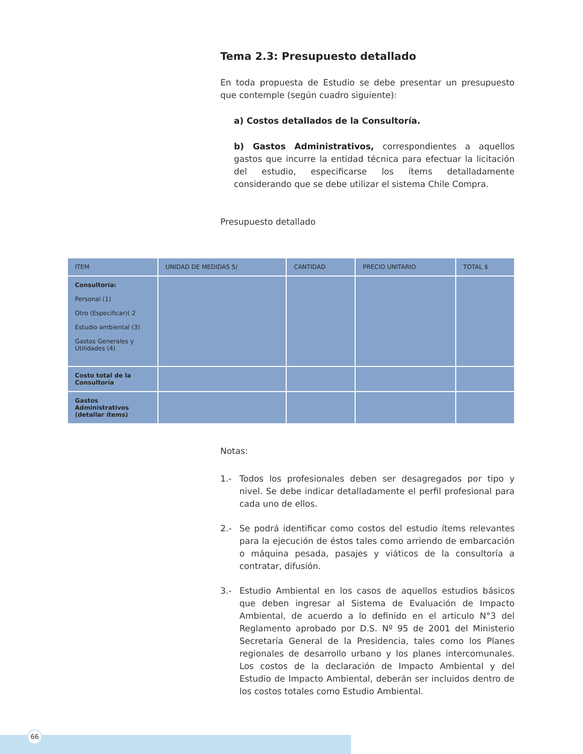Tema 2.3: Presupuesto detallado
En toda propuesta de Estudio se debe presentar un presupuesto que contemple (según cuadro siguiente):
a) Costos detallados de la Consultoría.
b) Gastos Administrativos, correspondientes a aquellos gastos que incurre la entidad técnica para efectuar la licitación del estudio, especificarse los ítems detalladamente considerando que se debe utilizar el sistema Chile Compra.
Presupuesto detallado
| ITEM | UNIDAD DE MEDIDAS 5/ | CANTIDAD | PRECIO UNITARIO | TOTAL $ |
| --- | --- | --- | --- | --- |
| Consultoría: Personal (1) Otro (Especificar)( 2 Estudio ambiental (3) Gastos Generales y Utilidades (4) | | | | |
| Costo total de la Consultoría | | | | |
| Gastos Administrativos (detallar ítems) | | | | |
Notas:
1.- Todos los profesionales deben ser desagregados por tipo y nivel. Se debe indicar detalladamente el perfil profesional para cada uno de ellos.
2.- Se podrá identificar como costos del estudio ítems relevantes para la ejecución de éstos tales como arriendo de embarcación o máquina pesada, pasajes y viáticos de la consultoría a contratar, difusión.
3.- Estudio Ambiental en los casos de aquellos estudios básicos que deben ingresar al Sistema de Evaluación de Impacto Ambiental, de acuerdo a lo definido en el articulo N°3 del Reglamento aprobado por D.S. Nº 95 de 2001 del Ministerio Secretaría General de la Presidencia, tales como los Planes regionales de desarrollo urbano y los planes intercomunales. Los costos de la declaración de Impacto Ambiental y del Estudio de Impacto Ambiental, deberán ser incluidos dentro de los costos totales como Estudio Ambiental.
66